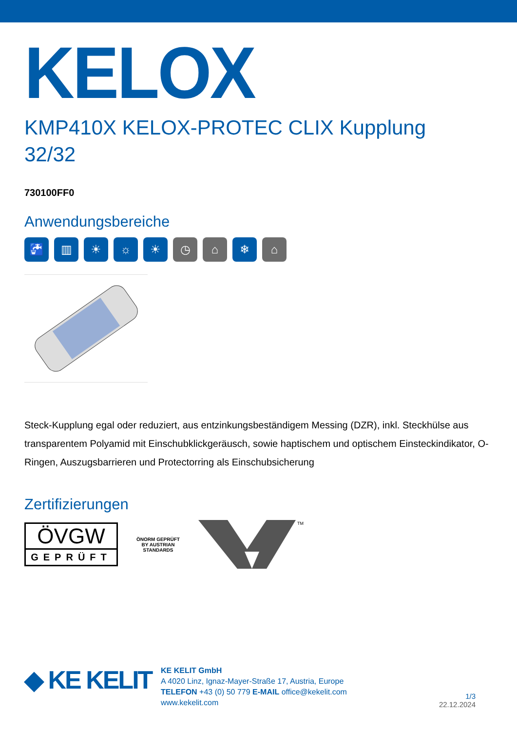KELOX
KMP410X KELOX-PROTEC CLIX Kupplung
32/32
730100FF0
Anwendungsbereiche
🚰 ▥ ☀ ☼ ☀ ◷ ⌂ ❄ ⌂
Steck-Kupplung egal oder reduziert, aus entzinkungsbeständigem Messing (DZR), inkl. Steckhülse aus transparentem Polyamid mit Einschubklickgeräusch, sowie haptischem und optischem Einsteckindikator, O-Ringen, Auszugsbarrieren und Protectorring als Einschubsicherung
Zertifizierungen
ÖVGW
GEPRÜFT
ÖNORM GEPRÜFT BY AUSTRIAN STANDARDS
TM
◆ KE KELIT
KE KELIT GmbH
A 4020 Linz, Ignaz-Mayer-Straße 17, Austria, Europe
TELEFON +43 (0) 50 779 E-MAIL office@kekelit.com
www.kekelit.com
1/3
22.12.2024